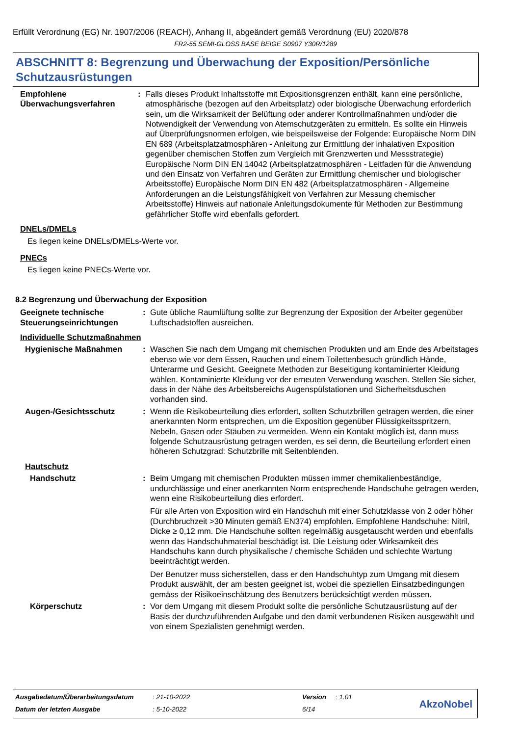Erfüllt Verordnung (EG) Nr. 1907/2006 (REACH), Anhang II, abgeändert gemäß Verordnung (EU) 2020/878
FR2-55 SEMI-GLOSS BASE BEIGE S0907 Y30R/1289
ABSCHNITT 8: Begrenzung und Überwachung der Exposition/Persönliche Schutzausrüstungen
Empfohlene Überwachungsverfahren
: Falls dieses Produkt Inhaltsstoffe mit Expositionsgrenzen enthält, kann eine persönliche, atmosphärische (bezogen auf den Arbeitsplatz) oder biologische Überwachung erforderlich sein, um die Wirksamkeit der Belüftung oder anderer Kontrollmaßnahmen und/oder die Notwendigkeit der Verwendung von Atemschutzgeräten zu ermitteln. Es sollte ein Hinweis auf Überprüfungsnormen erfolgen, wie beispeilsweise der Folgende: Europäische Norm DIN EN 689 (Arbeitsplatzatmosphären - Anleitung zur Ermittlung der inhalativen Exposition gegenüber chemischen Stoffen zum Vergleich mit Grenzwerten und Messstrategie) Europäische Norm DIN EN 14042 (Arbeitsplatzatmosphären - Leitfaden für die Anwendung und den Einsatz von Verfahren und Geräten zur Ermittlung chemischer und biologischer Arbeitsstoffe) Europäische Norm DIN EN 482 (Arbeitsplatzatmosphären - Allgemeine Anforderungen an die Leistungsfähigkeit von Verfahren zur Messung chemischer Arbeitsstoffe) Hinweis auf nationale Anleitungsdokumente für Methoden zur Bestimmung gefährlicher Stoffe wird ebenfalls gefordert.
DNELs/DMELs
Es liegen keine DNELs/DMELs-Werte vor.
PNECs
Es liegen keine PNECs-Werte vor.
8.2 Begrenzung und Überwachung der Exposition
Geeignete technische Steuerungseinrichtungen
: Gute übliche Raumlüftung sollte zur Begrenzung der Exposition der Arbeiter gegenüber Luftschadstoffen ausreichen.
Individuelle Schutzmaßnahmen
Hygienische Maßnahmen : Waschen Sie nach dem Umgang mit chemischen Produkten und am Ende des Arbeitstages ebenso wie vor dem Essen, Rauchen und einem Toilettenbesuch gründlich Hände, Unterarme und Gesicht. Geeignete Methoden zur Beseitigung kontaminierter Kleidung wählen. Kontaminierte Kleidung vor der erneuten Verwendung waschen. Stellen Sie sicher, dass in der Nähe des Arbeitsbereichs Augenspülstationen und Sicherheitsduschen vorhanden sind.
Augen-/Gesichtsschutz : Wenn die Risikobeurteilung dies erfordert, sollten Schutzbrillen getragen werden, die einer anerkannten Norm entsprechen, um die Exposition gegenüber Flüssigkeitsspritzern, Nebeln, Gasen oder Stäuben zu vermeiden. Wenn ein Kontakt möglich ist, dann muss folgende Schutzausrüstung getragen werden, es sei denn, die Beurteilung erfordert einen höheren Schutzgrad: Schutzbrille mit Seitenblenden.
Hautschutz
Handschutz : Beim Umgang mit chemischen Produkten müssen immer chemikalienbeständige, undurchlässige und einer anerkannten Norm entsprechende Handschuhe getragen werden, wenn eine Risikobeurteilung dies erfordert.
Für alle Arten von Exposition wird ein Handschuh mit einer Schutzklasse von 2 oder höher (Durchbruchzeit >30 Minuten gemäß EN374) empfohlen. Empfohlene Handschuhe: Nitril, Dicke ≥ 0,12 mm. Die Handschuhe sollten regelmäßig ausgetauscht werden und ebenfalls wenn das Handschuhmaterial beschädigt ist. Die Leistung oder Wirksamkeit des Handschuhs kann durch physikalische / chemische Schäden und schlechte Wartung beeinträchtigt werden.
Der Benutzer muss sicherstellen, dass er den Handschuhtyp zum Umgang mit diesem Produkt auswählt, der am besten geeignet ist, wobei die speziellen Einsatzbedingungen gemäss der Risikoeinschätzung des Benutzers berücksichtigt werden müssen.
Körperschutz : Vor dem Umgang mit diesem Produkt sollte die persönliche Schutzausrüstung auf der Basis der durchzuführenden Aufgabe und den damit verbundenen Risiken ausgewählt und von einem Spezialisten genehmigt werden.
| Ausgabedatum/Überarbeitungsdatum | : 21-10-2022 | Version | : 1.01 |
| Datum der letzten Ausgabe | : 5-10-2022 | 6/14 | |
AkzoNobel